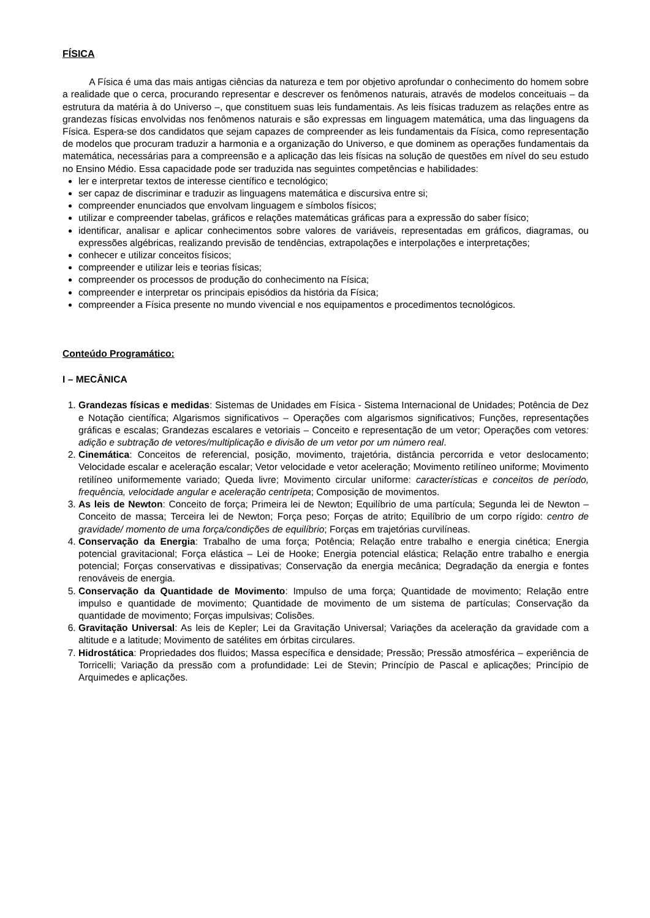FÍSICA
A Física é uma das mais antigas ciências da natureza e tem por objetivo aprofundar o conhecimento do homem sobre a realidade que o cerca, procurando representar e descrever os fenômenos naturais, através de modelos conceituais – da estrutura da matéria à do Universo –, que constituem suas leis fundamentais. As leis físicas traduzem as relações entre as grandezas físicas envolvidas nos fenômenos naturais e são expressas em linguagem matemática, uma das linguagens da Física. Espera-se dos candidatos que sejam capazes de compreender as leis fundamentais da Física, como representação de modelos que procuram traduzir a harmonia e a organização do Universo, e que dominem as operações fundamentais da matemática, necessárias para a compreensão e a aplicação das leis físicas na solução de questões em nível do seu estudo no Ensino Médio. Essa capacidade pode ser traduzida nas seguintes competências e habilidades:
ler e interpretar textos de interesse científico e tecnológico;
ser capaz de discriminar e traduzir as linguagens matemática e discursiva entre si;
compreender enunciados que envolvam linguagem e símbolos físicos;
utilizar e compreender tabelas, gráficos e relações matemáticas gráficas para a expressão do saber físico;
identificar, analisar e aplicar conhecimentos sobre valores de variáveis, representadas em gráficos, diagramas, ou expressões algébricas, realizando previsão de tendências, extrapolações e interpolações e interpretações;
conhecer e utilizar conceitos físicos;
compreender e utilizar leis e teorias físicas;
compreender os processos de produção do conhecimento na Física;
compreender e interpretar os principais episódios da história da Física;
compreender a Física presente no mundo vivencial e nos equipamentos e procedimentos tecnológicos.
Conteúdo Programático:
I – MECÂNICA
1. Grandezas físicas e medidas: Sistemas de Unidades em Física - Sistema Internacional de Unidades; Potência de Dez e Notação científica; Algarismos significativos – Operações com algarismos significativos; Funções, representações gráficas e escalas; Grandezas escalares e vetoriais – Conceito e representação de um vetor; Operações com vetores: adição e subtração de vetores/multiplicação e divisão de um vetor por um número real.
2. Cinemática: Conceitos de referencial, posição, movimento, trajetória, distância percorrida e vetor deslocamento; Velocidade escalar e aceleração escalar; Vetor velocidade e vetor aceleração; Movimento retilíneo uniforme; Movimento retilíneo uniformemente variado; Queda livre; Movimento circular uniforme: características e conceitos de período, frequência, velocidade angular e aceleração centrípeta; Composição de movimentos.
3. As leis de Newton: Conceito de força; Primeira lei de Newton; Equilíbrio de uma partícula; Segunda lei de Newton – Conceito de massa; Terceira lei de Newton; Força peso; Forças de atrito; Equilíbrio de um corpo rígido: centro de gravidade/ momento de uma força/condições de equilíbrio; Forças em trajetórias curvilíneas.
4. Conservação da Energia: Trabalho de uma força; Potência; Relação entre trabalho e energia cinética; Energia potencial gravitacional; Força elástica – Lei de Hooke; Energia potencial elástica; Relação entre trabalho e energia potencial; Forças conservativas e dissipativas; Conservação da energia mecânica; Degradação da energia e fontes renováveis de energia.
5. Conservação da Quantidade de Movimento: Impulso de uma força; Quantidade de movimento; Relação entre impulso e quantidade de movimento; Quantidade de movimento de um sistema de partículas; Conservação da quantidade de movimento; Forças impulsivas; Colisões.
6. Gravitação Universal: As leis de Kepler; Lei da Gravitação Universal; Variações da aceleração da gravidade com a altitude e a latitude; Movimento de satélites em órbitas circulares.
7. Hidrostática: Propriedades dos fluidos; Massa específica e densidade; Pressão; Pressão atmosférica – experiência de Torricelli; Variação da pressão com a profundidade: Lei de Stevin; Princípio de Pascal e aplicações; Princípio de Arquimedes e aplicações.